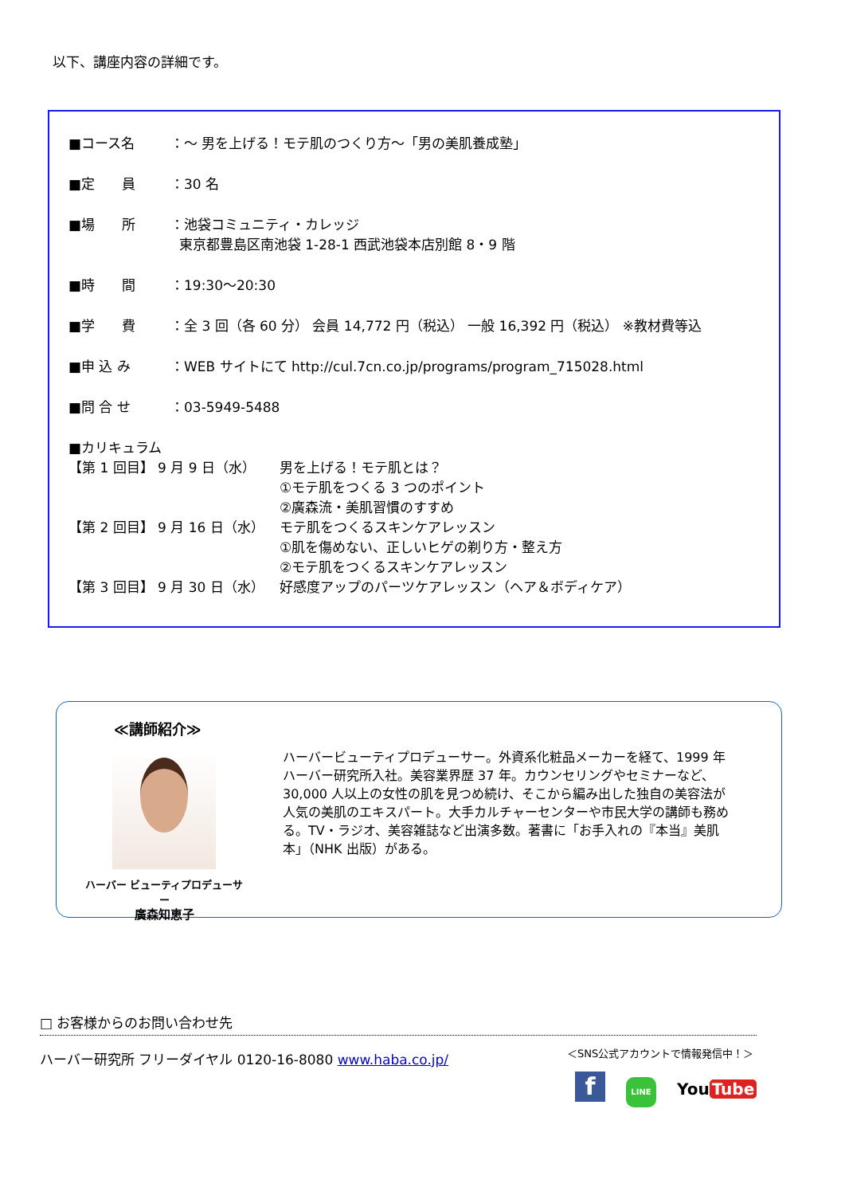以下、講座内容の詳細です。
■コース名 ：～ 男を上げる！モテ肌のつくり方～「男の美肌養成塾」
■定　　員 ：30 名
■場　　所 ：池袋コミュニティ・カレッジ
東京都豊島区南池袋 1-28-1 西武池袋本店別館 8・9 階
■時　　間 ：19:30～20:30
■学　　費 ：全 3 回（各 60 分） 会員 14,772 円（税込） 一般 16,392 円（税込） ※教材費等込
■申 込 み ：WEB サイトにて http://cul.7cn.co.jp/programs/program_715028.html
■問 合 せ ：03-5949-5488
■カリキュラム
【第 1 回目】 9 月 9 日（水） 男を上げる！モテ肌とは？
①モテ肌をつくる 3 つのポイント
②廣森流・美肌習慣のすすめ
【第 2 回目】 9 月 16 日（水） モテ肌をつくるスキンケアレッスン
①肌を傷めない、正しいヒゲの剃り方・整え方
②モテ肌をつくるスキンケアレッスン
【第 3 回目】 9 月 30 日（水） 好感度アップのパーツケアレッスン（ヘア＆ボディケア）
≪講師紹介≫
ハーバー ビューティプロデューサー
廣森知恵子
ハーバービューティプロデューサー。外資系化粧品メーカーを経て、1999 年ハーバー研究所入社。美容業界歴 37 年。カウンセリングやセミナーなど、30,000 人以上の女性の肌を見つめ続け、そこから編み出した独自の美容法が人気の美肌のエキスパート。大手カルチャーセンターや市民大学の講師も務める。TV・ラジオ、美容雑誌など出演多数。著書に「お手入れの『本当』美肌本」（NHK 出版）がある。
□ お客様からのお問い合わせ先
ハーバー研究所 フリーダイヤル 0120-16-8080 www.haba.co.jp/
＜SNS公式アカウントで情報発信中！＞
f LINE You Tube